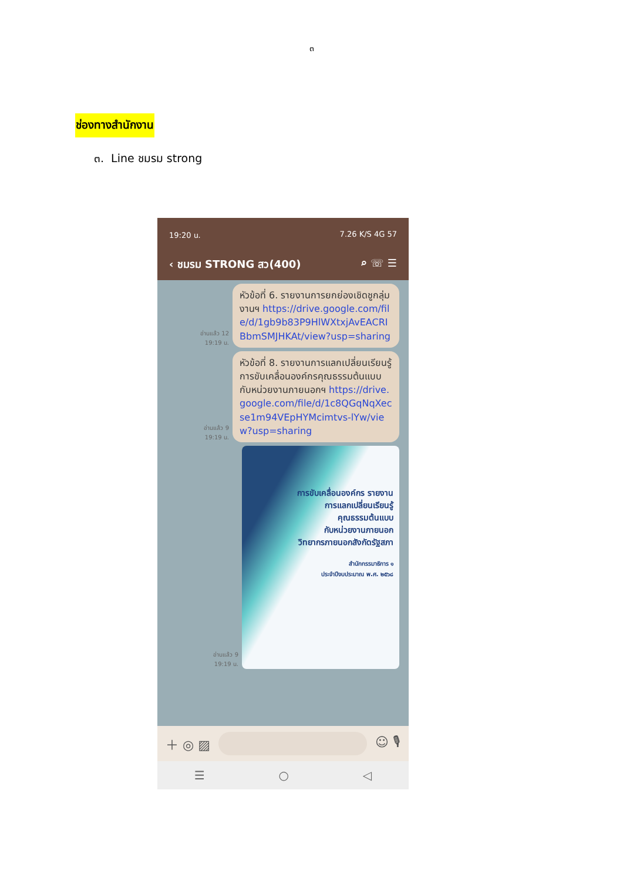๓
ช่องทางสำนักงาน
๓. Line ชมรม strong
19:20 น. 7.26 K/S 4G 57
‹ ชมรม STRONG สว(400) ⌕ ☏ ☰
อ่านแล้ว 12
19:19 น.
หัวข้อที่ 6. รายงานการยกย่องเชิดชูกลุ่มงานฯ https://drive.google.com/file/d/1gb9b83P9HlWXtxjAvEACRIBbmSMJHKAt/view?usp=sharing
อ่านแล้ว 9
19:19 น.
หัวข้อที่ 8. รายงานการแลกเปลี่ยนเรียนรู้การขับเคลื่อนองค์กรคุณธรรมต้นแบบกับหน่วยงานภายนอกฯ https://drive.google.com/file/d/1c8QGqNqXecse1m94VEpHYMcimtvs-lYw/view?usp=sharing
อ่านแล้ว 9
19:19 น.
การขับเคลื่อนองค์กร รายงาน
การแลกเปลี่ยนเรียนรู้
คุณธรรมต้นแบบ
กับหน่วยงานภายนอก
วิทยากรภายนอกสังกัดรัฐสภา
สำนักกรรมาธิการ ๑
ประจำปีงบประมาณ พ.ศ. ๒๕๖๘
＋ ◎ ▨ ☺ 🎙
☰ ○ ◁